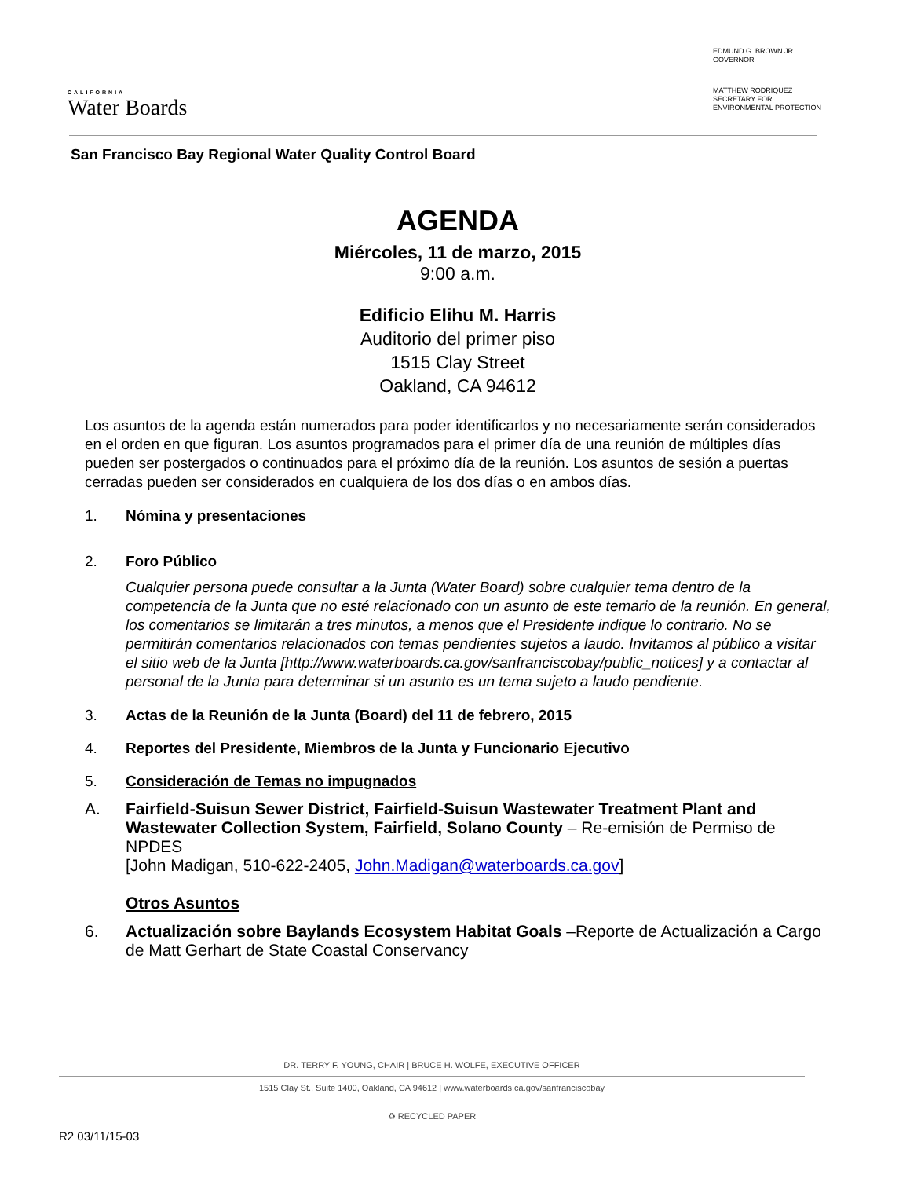CALIFORNIA
Water Boards
EDMUND G. BROWN JR.
GOVERNOR
MATTHEW RODRIQUEZ
SECRETARY FOR
ENVIRONMENTAL PROTECTION
San Francisco Bay Regional Water Quality Control Board
AGENDA
Miércoles, 11 de marzo, 2015
9:00 a.m.
Edificio Elihu M. Harris
Auditorio del primer piso
1515 Clay Street
Oakland, CA 94612
Los asuntos de la agenda están numerados para poder identificarlos y no necesariamente serán considerados en el orden en que figuran. Los asuntos programados para el primer día de una reunión de múltiples días pueden ser postergados o continuados para el próximo día de la reunión. Los asuntos de sesión a puertas cerradas pueden ser considerados en cualquiera de los dos días o en ambos días.
1. Nómina y presentaciones
2. Foro Público
Cualquier persona puede consultar a la Junta (Water Board) sobre cualquier tema dentro de la competencia de la Junta que no esté relacionado con un asunto de este temario de la reunión. En general, los comentarios se limitarán a tres minutos, a menos que el Presidente indique lo contrario. No se permitirán comentarios relacionados con temas pendientes sujetos a laudo. Invitamos al público a visitar el sitio web de la Junta [http://www.waterboards.ca.gov/sanfranciscobay/public_notices] y a contactar al personal de la Junta para determinar si un asunto es un tema sujeto a laudo pendiente.
3. Actas de la Reunión de la Junta (Board) del 11 de febrero, 2015
4. Reportes del Presidente, Miembros de la Junta y Funcionario Ejecutivo
5. Consideración de Temas no impugnados
A. Fairfield-Suisun Sewer District, Fairfield-Suisun Wastewater Treatment Plant and Wastewater Collection System, Fairfield, Solano County – Re-emisión de Permiso de NPDES
[John Madigan, 510-622-2405, John.Madigan@waterboards.ca.gov]
Otros Asuntos
6. Actualización sobre Baylands Ecosystem Habitat Goals –Reporte de Actualización a Cargo de Matt Gerhart de State Coastal Conservancy
DR. TERRY F. YOUNG, CHAIR | BRUCE H. WOLFE, EXECUTIVE OFFICER
1515 Clay St., Suite 1400, Oakland, CA 94612 | www.waterboards.ca.gov/sanfranciscobay
♻ RECYCLED PAPER
R2 03/11/15-03